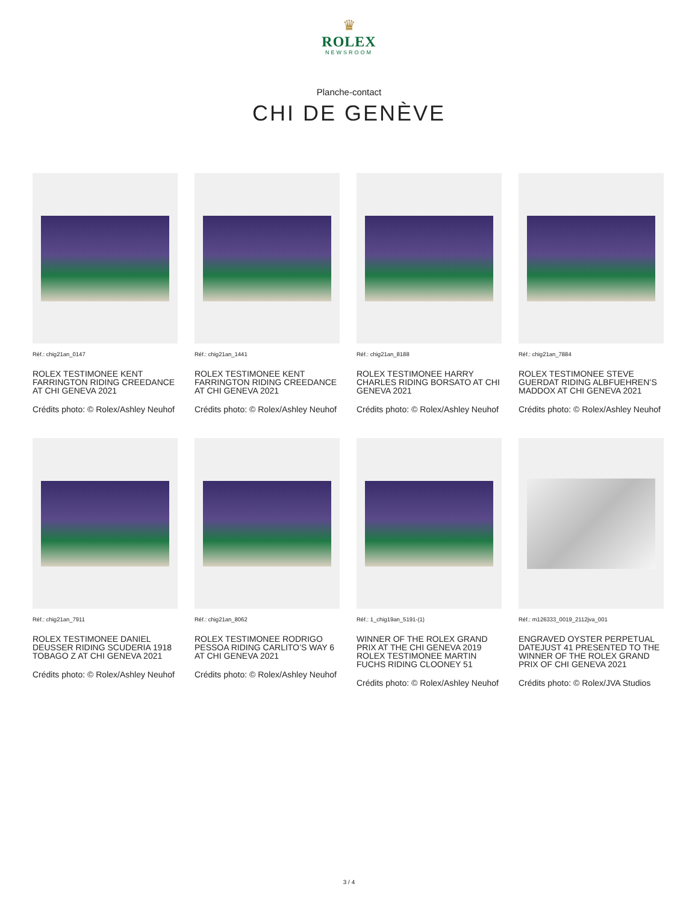♛
ROLEX
NEWSROOM
Planche-contact
CHI DE GENÈVE
Réf.: chig21an_0147
ROLEX TESTIMONEE KENT FARRINGTON RIDING CREEDANCE AT CHI GENEVA 2021
Crédits photo: © Rolex/Ashley Neuhof
Réf.: chig21an_1441
ROLEX TESTIMONEE KENT FARRINGTON RIDING CREEDANCE AT CHI GENEVA 2021
Crédits photo: © Rolex/Ashley Neuhof
Réf.: chig21an_8188
ROLEX TESTIMONEE HARRY CHARLES RIDING BORSATO AT CHI GENEVA 2021
Crédits photo: © Rolex/Ashley Neuhof
Réf.: chig21an_7884
ROLEX TESTIMONEE STEVE GUERDAT RIDING ALBFUEHREN’S MADDOX AT CHI GENEVA 2021
Crédits photo: © Rolex/Ashley Neuhof
Réf.: chig21an_7911
ROLEX TESTIMONEE DANIEL DEUSSER RIDING SCUDERIA 1918 TOBAGO Z AT CHI GENEVA 2021
Crédits photo: © Rolex/Ashley Neuhof
Réf.: chig21an_8062
ROLEX TESTIMONEE RODRIGO PESSOA RIDING CARLITO’S WAY 6 AT CHI GENEVA 2021
Crédits photo: © Rolex/Ashley Neuhof
Réf.: 1_chig19an_5191-(1)
WINNER OF THE ROLEX GRAND PRIX AT THE CHI GENEVA 2019 ROLEX TESTIMONEE MARTIN FUCHS RIDING CLOONEY 51
Crédits photo: © Rolex/Ashley Neuhof
Réf.: m126333_0019_2112jva_001
ENGRAVED OYSTER PERPETUAL DATEJUST 41 PRESENTED TO THE WINNER OF THE ROLEX GRAND PRIX OF CHI GENEVA 2021
Crédits photo: © Rolex/JVA Studios
3 / 4